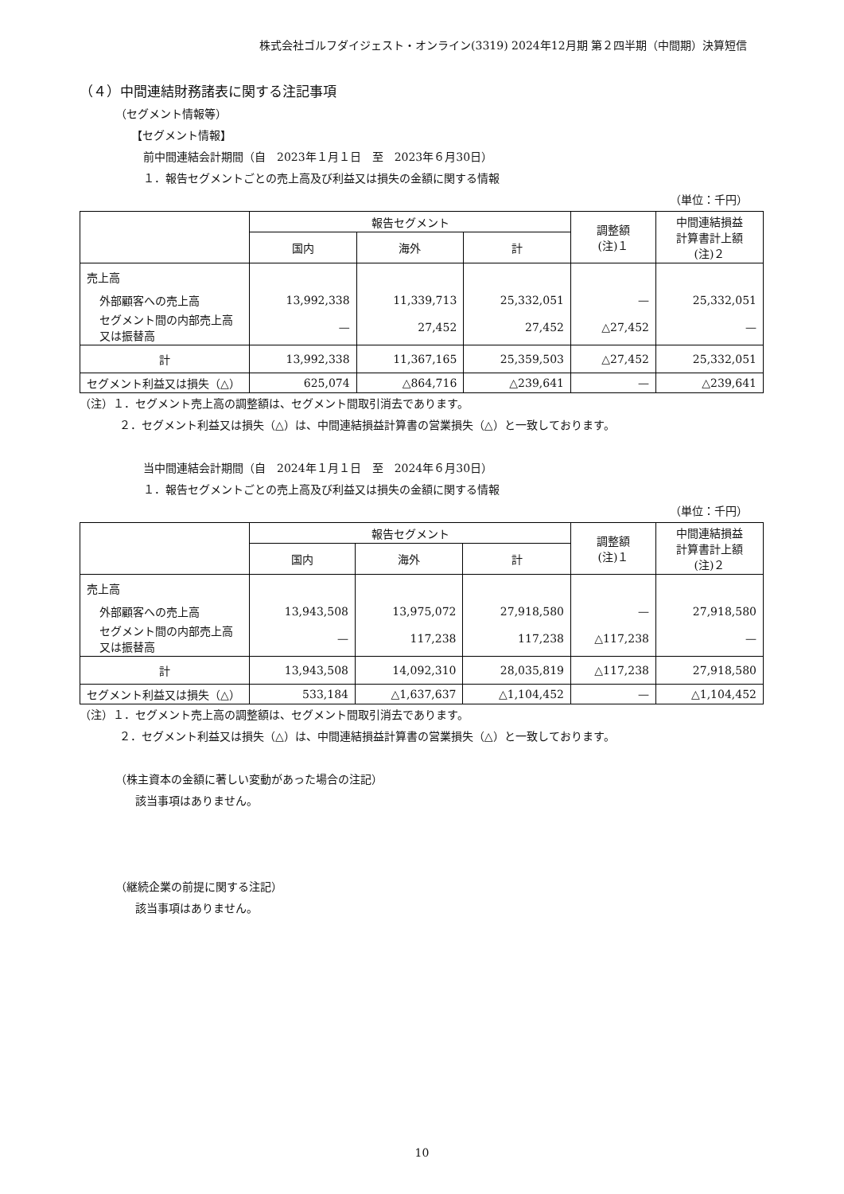株式会社ゴルフダイジェスト・オンライン(3319) 2024年12月期 第２四半期（中間期）決算短信
（４）中間連結財務諸表に関する注記事項
（セグメント情報等）
【セグメント情報】
前中間連結会計期間（自　2023年１月１日　至　2023年６月30日）
１．報告セグメントごとの売上高及び利益又は損失の金額に関する情報
（単位：千円）
| | 報告セグメント | | | 調整額 (注)１ | 中間連結損益 計算書計上額 (注)２ |
| --- | --- | --- | --- | --- | --- |
| | 国内 | 海外 | 計 | | |
| 売上高 | | | | | |
| 外部顧客への売上高 | 13,992,338 | 11,339,713 | 25,332,051 | — | 25,332,051 |
| セグメント間の内部売上高又は振替高 | — | 27,452 | 27,452 | △27,452 | — |
| 計 | 13,992,338 | 11,367,165 | 25,359,503 | △27,452 | 25,332,051 |
| セグメント利益又は損失（△） | 625,074 | △864,716 | △239,641 | — | △239,641 |
（注）１．セグメント売上高の調整額は、セグメント間取引消去であります。
２．セグメント利益又は損失（△）は、中間連結損益計算書の営業損失（△）と一致しております。
当中間連結会計期間（自　2024年１月１日　至　2024年６月30日）
１．報告セグメントごとの売上高及び利益又は損失の金額に関する情報
（単位：千円）
| | 報告セグメント | | | 調整額 (注)１ | 中間連結損益 計算書計上額 (注)２ |
| --- | --- | --- | --- | --- | --- |
| | 国内 | 海外 | 計 | | |
| 売上高 | | | | | |
| 外部顧客への売上高 | 13,943,508 | 13,975,072 | 27,918,580 | — | 27,918,580 |
| セグメント間の内部売上高又は振替高 | — | 117,238 | 117,238 | △117,238 | — |
| 計 | 13,943,508 | 14,092,310 | 28,035,819 | △117,238 | 27,918,580 |
| セグメント利益又は損失（△） | 533,184 | △1,637,637 | △1,104,452 | — | △1,104,452 |
（注）１．セグメント売上高の調整額は、セグメント間取引消去であります。
２．セグメント利益又は損失（△）は、中間連結損益計算書の営業損失（△）と一致しております。
（株主資本の金額に著しい変動があった場合の注記）
該当事項はありません。
（継続企業の前提に関する注記）
該当事項はありません。
10